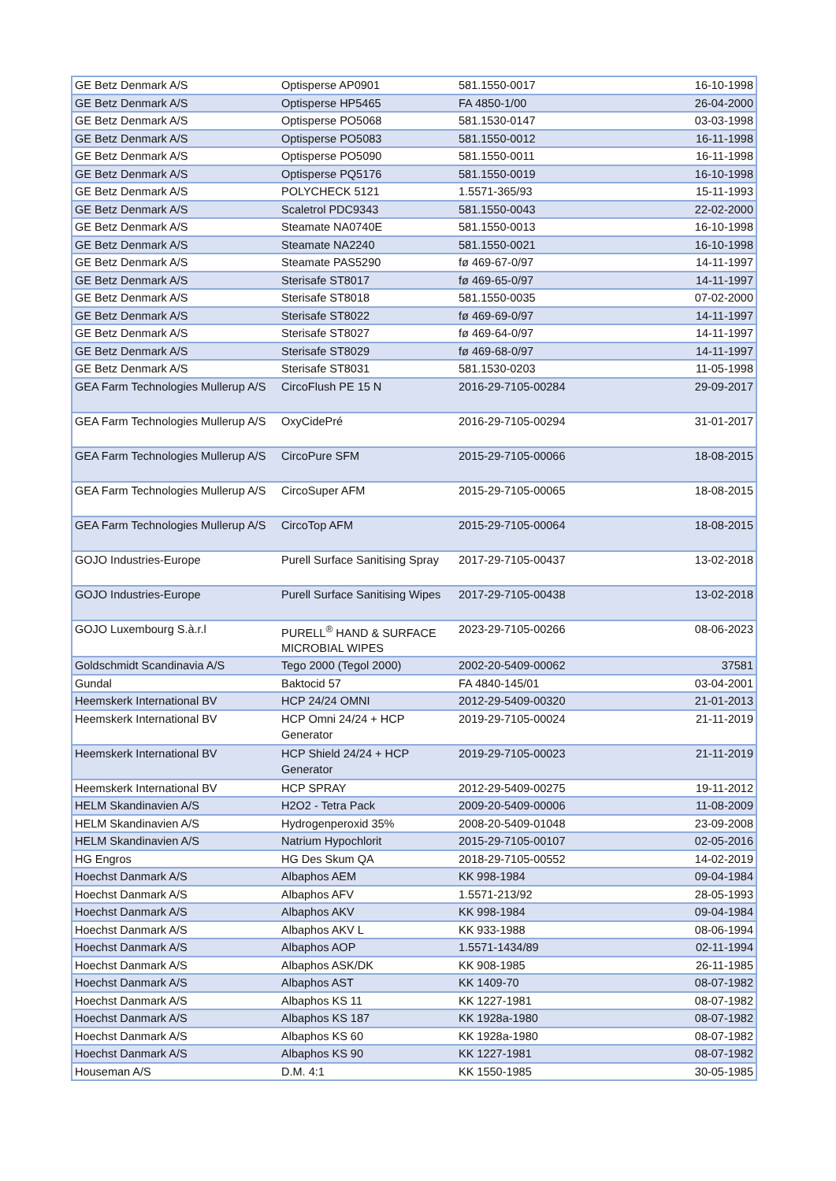| GE Betz Denmark A/S | Optisperse AP0901 | 581.1550-0017 | 16-10-1998 |
| GE Betz Denmark A/S | Optisperse HP5465 | FA 4850-1/00 | 26-04-2000 |
| GE Betz Denmark A/S | Optisperse PO5068 | 581.1530-0147 | 03-03-1998 |
| GE Betz Denmark A/S | Optisperse PO5083 | 581.1550-0012 | 16-11-1998 |
| GE Betz Denmark A/S | Optisperse PO5090 | 581.1550-0011 | 16-11-1998 |
| GE Betz Denmark A/S | Optisperse PQ5176 | 581.1550-0019 | 16-10-1998 |
| GE Betz Denmark A/S | POLYCHECK 5121 | 1.5571-365/93 | 15-11-1993 |
| GE Betz Denmark A/S | Scaletrol PDC9343 | 581.1550-0043 | 22-02-2000 |
| GE Betz Denmark A/S | Steamate NA0740E | 581.1550-0013 | 16-10-1998 |
| GE Betz Denmark A/S | Steamate NA2240 | 581.1550-0021 | 16-10-1998 |
| GE Betz Denmark A/S | Steamate PAS5290 | fø 469-67-0/97 | 14-11-1997 |
| GE Betz Denmark A/S | Sterisafe ST8017 | fø 469-65-0/97 | 14-11-1997 |
| GE Betz Denmark A/S | Sterisafe ST8018 | 581.1550-0035 | 07-02-2000 |
| GE Betz Denmark A/S | Sterisafe ST8022 | fø 469-69-0/97 | 14-11-1997 |
| GE Betz Denmark A/S | Sterisafe ST8027 | fø 469-64-0/97 | 14-11-1997 |
| GE Betz Denmark A/S | Sterisafe ST8029 | fø 469-68-0/97 | 14-11-1997 |
| GE Betz Denmark A/S | Sterisafe ST8031 | 581.1530-0203 | 11-05-1998 |
| GEA Farm Technologies Mullerup A/S | CircoFlush PE 15 N | 2016-29-7105-00284 | 29-09-2017 |
| GEA Farm Technologies Mullerup A/S | OxyCidePré | 2016-29-7105-00294 | 31-01-2017 |
| GEA Farm Technologies Mullerup A/S | CircoPure SFM | 2015-29-7105-00066 | 18-08-2015 |
| GEA Farm Technologies Mullerup A/S | CircoSuper AFM | 2015-29-7105-00065 | 18-08-2015 |
| GEA Farm Technologies Mullerup A/S | CircoTop AFM | 2015-29-7105-00064 | 18-08-2015 |
| GOJO Industries-Europe | Purell Surface Sanitising Spray | 2017-29-7105-00437 | 13-02-2018 |
| GOJO Industries-Europe | Purell Surface Sanitising Wipes | 2017-29-7105-00438 | 13-02-2018 |
| GOJO Luxembourg S.à.r.l | PURELL<sup>®</sup> HAND & SURFACE MICROBIAL WIPES | 2023-29-7105-00266 | 08-06-2023 |
| Goldschmidt Scandinavia A/S | Tego 2000 (Tegol 2000) | 2002-20-5409-00062 | 37581 |
| Gundal | Baktocid 57 | FA 4840-145/01 | 03-04-2001 |
| Heemskerk International BV | HCP 24/24 OMNI | 2012-29-5409-00320 | 21-01-2013 |
| Heemskerk International BV | HCP Omni 24/24 + HCP Generator | 2019-29-7105-00024 | 21-11-2019 |
| Heemskerk International BV | HCP Shield 24/24 + HCP Generator | 2019-29-7105-00023 | 21-11-2019 |
| Heemskerk International BV | HCP SPRAY | 2012-29-5409-00275 | 19-11-2012 |
| HELM Skandinavien A/S | H2O2 - Tetra Pack | 2009-20-5409-00006 | 11-08-2009 |
| HELM Skandinavien A/S | Hydrogenperoxid 35% | 2008-20-5409-01048 | 23-09-2008 |
| HELM Skandinavien A/S | Natrium Hypochlorit | 2015-29-7105-00107 | 02-05-2016 |
| HG Engros | HG Des Skum QA | 2018-29-7105-00552 | 14-02-2019 |
| Hoechst Danmark A/S | Albaphos AEM | KK 998-1984 | 09-04-1984 |
| Hoechst Danmark A/S | Albaphos AFV | 1.5571-213/92 | 28-05-1993 |
| Hoechst Danmark A/S | Albaphos AKV | KK 998-1984 | 09-04-1984 |
| Hoechst Danmark A/S | Albaphos AKV L | KK 933-1988 | 08-06-1994 |
| Hoechst Danmark A/S | Albaphos AOP | 1.5571-1434/89 | 02-11-1994 |
| Hoechst Danmark A/S | Albaphos ASK/DK | KK 908-1985 | 26-11-1985 |
| Hoechst Danmark A/S | Albaphos AST | KK 1409-70 | 08-07-1982 |
| Hoechst Danmark A/S | Albaphos KS 11 | KK 1227-1981 | 08-07-1982 |
| Hoechst Danmark A/S | Albaphos KS 187 | KK 1928a-1980 | 08-07-1982 |
| Hoechst Danmark A/S | Albaphos KS 60 | KK 1928a-1980 | 08-07-1982 |
| Hoechst Danmark A/S | Albaphos KS 90 | KK 1227-1981 | 08-07-1982 |
| Houseman A/S | D.M. 4:1 | KK 1550-1985 | 30-05-1985 |